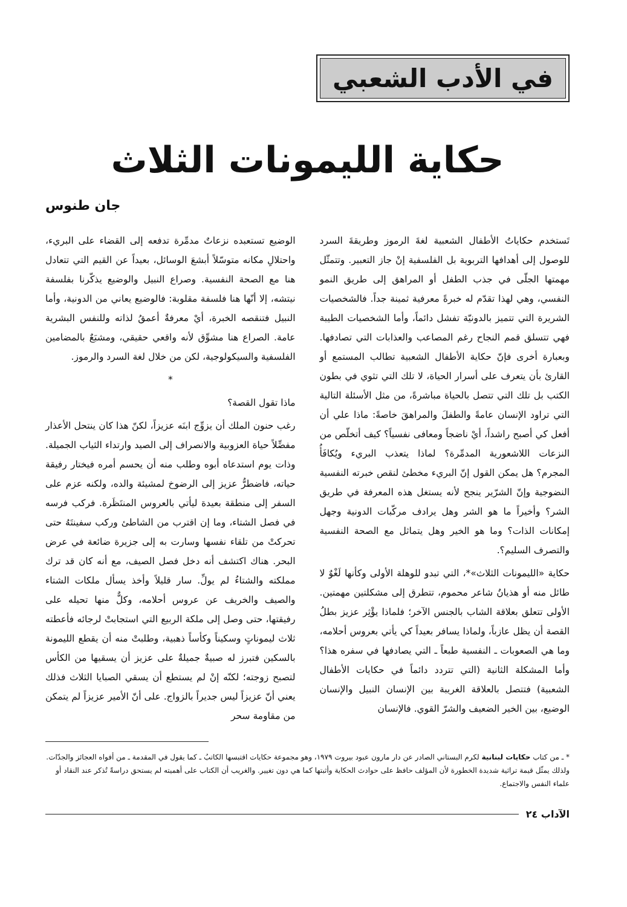في الأدب الشعبي
حكاية الليمونات الثلاث
جان طنوس
تَستخدم حكاياتُ الأطفال الشعبية لغةَ الرموز وطريقةَ السرد للوصول إلى أهدافها التربوية بل الفلسفية إنْ جاز التعبير. وتتمثّل مهمتها الجلّى في جذب الطفل أو المراهق إلى طريق النمو النفسي، وهي لهذا تقدّم له خبرةً معرفية ثمينة جداً. فالشخصيات الشريرة التي تتميز بالدونيّة تفشل دائماً، وأما الشخصيات الطيبة فهي تتسلق قمم النجاح رغم المصاعب والعذابات التي تصادفها. وبعبارة أخرى فإنّ حكاية الأطفال الشعبية تطالب المستمع أو القارئ بأن يتعرف على أسرار الحياة، لا تلك التي تثوي في بطون الكتب بل تلك التي تتصل بالحياة مباشرةً، من مثل الأسئلة التالية التي تراود الإنسان عامةً والطفلَ والمراهقَ خاصةً: ماذا علي أن أفعل كي أصبح راشداً، أيْ ناضجاً ومعافى نفسياً؟ كيف أتخلّص من النزعات اللاشعورية المدمِّرة؟ لماذا يتعذب البريء ويُكافَأُ المجرم؟ هل يمكن القول إنّ البريء مخطئ لنقص خبرته النفسية النضوجية وإنّ الشرّير ينجح لأنه يستغل هذه المعرفة في طريق الشر؟ وأخيراً ما هو الشر وهل يرادف مركّبات الدونية وجهل إمكانات الذات؟ وما هو الخير وهل يتماثل مع الصحة النفسية والتصرف السليم؟.
حكاية «الليمونات الثلاث»*، التي تبدو للوهلة الأولى وكأنها لَغْوٌ لا طائل منه أو هذيانُ شاعر محموم، تتطرق إلى مشكلتين مهمتين. الأولى تتعلق بعلاقة الشاب بالجنس الآخر؛ فلماذا يؤْثِر عزيز بطلُ القصة أن يظل عازباً، ولماذا يسافر بعيداً كي يأتي بعروس أحلامه، وما هي الصعوبات ـ النفسية طبعاً ـ التي يصادفها في سفره هذا؟ وأما المشكلة الثانية (التي تتردد دائماً في حكايات الأطفال الشعبية) فتتصل بالعلاقة الغريبة بين الإنسان النبيل والإنسان الوضيع، بين الخير الضعيف والشرّ القوي. فالإنسان
الوضيع تستعبده نزعاتٌ مدمِّرة تدفعه إلى القضاء على البريء، واحتلالِ مكانه متوسّلاً أبشعَ الوسائل، بعيداً عن القيم التي تتعادل هنا مع الصحة النفسية. وصراع النبيل والوضيع يذكّرنا بفلسفة نيتشه، إلا أنّها هنا فلسفة مقلوبة: فالوضيع يعاني من الدونية، وأما النبيل فتنقصه الخبرة، أيْ معرفةٌ أعمقُ لذاته وللنفس البشرية عامة. الصراع هنا مشوِّق لأنه واقعي حقيقي، ومشبَعٌ بالمضامين الفلسفية والسيكولوجية، لكن من خلال لغة السرد والرموز.
*
ماذا تقول القصة؟
رغب حنون الملك أن يزوِّج ابنَه عزيزاً، لكنّ هذا كان ينتحل الأعذار مفضِّلاً حياة العزوبية والانصراف إلى الصيد وارتداء الثياب الجميلة. وذات يوم استدعاه أبوه وطلب منه أن يحسم أمره فيختار رفيقة حياته، فاضطرُّ عزيز إلى الرضوخ لمشيئة والده، ولكنه عزم على السفر إلى منطقة بعيدة ليأتي بالعروس المنتَظَرة. فركب فرسه في فصل الشتاء، وما إن اقترب من الشاطئ وركب سفينتَهُ حتى تحركتْ من تلقاء نفسها وسارت به إلى جزيرة ضائعة في عرض البحر. هناك اكتشف أنه دخل فصل الصيف، مع أنه كان قد ترك مملكته والشتاءُ لم يولِّ. سار قليلاً وأخذ يسأل ملكات الشتاء والصيف والخريف عن عروس أحلامه، وكلٌّ منها تحيله على رفيقتها، حتى وصل إلى ملكة الربيع التي استجابتْ لرجائه فأعطته ثلاث ليموناتٍ وسكيناً وكأساً ذهبية، وطلبتْ منه أن يقطع الليمونة بالسكين فتبرز له صبيةٌ جميلةٌ على عزيز أن يسقيها من الكأس لتصبح زوجته؛ لكنّه إنْ لم يستطع أن يسقي الصبايا الثلاث فذلك يعني أنّ عزيزاً ليس جديراً بالزواج. على أنّ الأمير عزيزاً لم يتمكن من مقاومة سحر
* ـ من كتاب حكايات لبنانية لكرم البستاني الصادر عن دار مارون عبود بيروت ١٩٧٩، وهو مجموعة حكايات اقتبسها الكاتبُ ـ كما يقول في المقدمة ـ من أفواه العجائز والجدّات. ولذلك يمثّل قيمة تراثية شديدة الخطورة لأن المؤلف حافظ على حوادث الحكاية وأثبتها كما هي دون تغيير. والغريب أن الكتاب على أهميته لم يستحق دراسةً تُذكر عند النقاد أو علماء النفس والاجتماع.
الآداب ٢٤